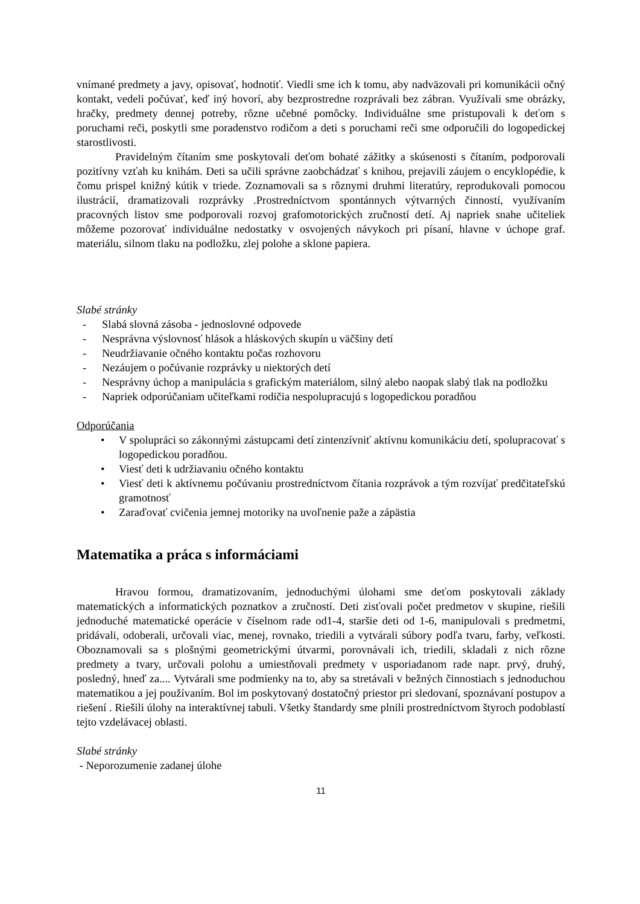vnímané predmety a javy, opisovať, hodnotiť. Viedli sme ich k tomu, aby nadväzovali pri komunikácii očný kontakt, vedeli počúvať, keď iný hovorí, aby bezprostredne rozprávali bez zábran. Využívali sme obrázky, hračky, predmety dennej potreby, rôzne učebné pomôcky. Individuálne sme pristupovali k deťom s poruchami reči, poskytli sme poradenstvo rodičom a deti s poruchami reči sme odporučili do logopedickej starostlivosti.
Pravidelným čítaním sme poskytovali deťom bohaté zážitky a skúsenosti s čítaním, podporovali pozitívny vzťah ku knihám. Deti sa učili správne zaobchádzať s knihou, prejavili záujem o encyklopédie, k čomu prispel knižný kútik v triede. Zoznamovali sa s rôznymi druhmi literatúry, reprodukovali pomocou ilustrácií, dramatizovali rozprávky .Prostredníctvom spontánnych výtvarných činností, využívaním pracovných listov sme podporovali rozvoj grafomotorických zručností detí. Aj napriek snahe učiteliek môžeme pozorovať individuálne nedostatky v osvojených návykoch pri písaní, hlavne v úchope graf. materiálu, silnom tlaku na podložku, zlej polohe a sklone papiera.
Slabé stránky
- Slabá slovná zásoba - jednoslovné odpovede
- Nesprávna výslovnosť hlások a hláskových skupín u väčšiny detí
- Neudržiavanie očného kontaktu počas rozhovoru
- Nezáujem o počúvanie rozprávky u niektorých detí
- Nesprávny úchop a manipulácia s grafickým materiálom, silný alebo naopak slabý tlak na podložku
- Napriek odporúčaniam učiteľkami rodičia nespolupracujú s logopedickou poradňou
Odporúčania
• V spolupráci so zákonnými zástupcami detí zintenzívniť aktívnu komunikáciu detí, spolupracovať s logopedickou poradňou.
• Viesť deti k udržiavaniu očného kontaktu
• Viesť deti k aktívnemu počúvaniu prostredníctvom čítania rozprávok a tým rozvíjať predčitateľskú gramotnosť
• Zaraďovať cvičenia jemnej motoriky na uvoľnenie paže a zápästia
Matematika a práca s informáciami
Hravou formou, dramatizovaním, jednoduchými úlohami sme deťom poskytovali základy matematických a informatických poznatkov a zručností. Deti zisťovali počet predmetov v skupine, riešili jednoduché matematické operácie v číselnom rade od1-4, staršie deti od 1-6, manipulovali s predmetmi, pridávali, odoberali, určovali viac, menej, rovnako, triedili a vytvárali súbory podľa tvaru, farby, veľkosti. Oboznamovali sa s plošnými geometrickými útvarmi, porovnávali ich, triedili, skladali z nich rôzne predmety a tvary, určovali polohu a umiestňovali predmety v usporiadanom rade napr. prvý, druhý, posledný, hneď za.... Vytvárali sme podmienky na to, aby sa stretávali v bežných činnostiach s jednoduchou matematikou a jej používaním. Bol im poskytovaný dostatočný priestor pri sledovaní, spoznávaní postupov a riešení . Riešili úlohy na interaktívnej tabuli. Všetky štandardy sme plnili prostredníctvom štyroch podoblastí tejto vzdelávacej oblasti.
Slabé stránky
- Neporozumenie zadanej úlohe
11